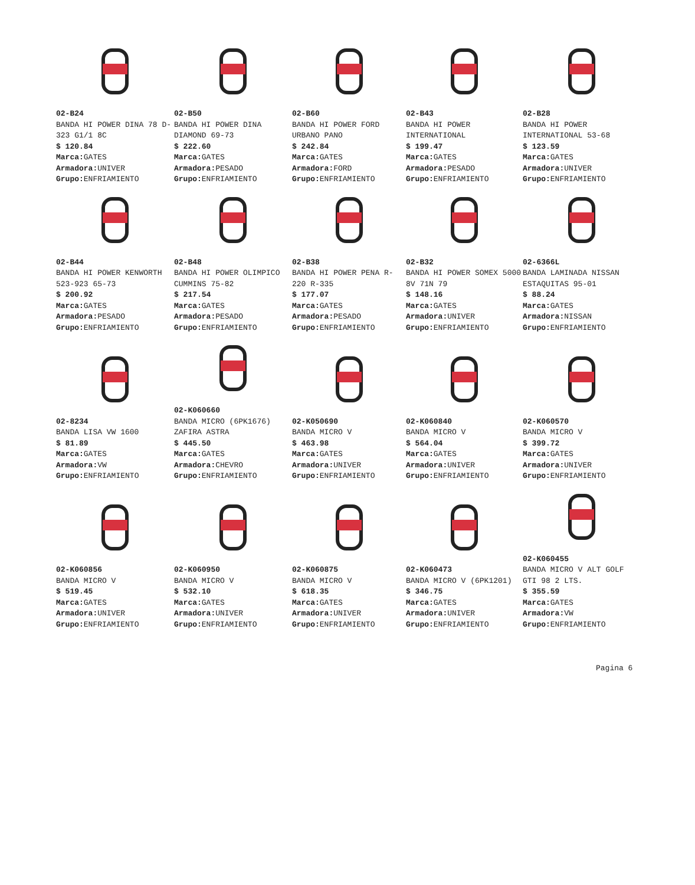02-B24
BANDA HI POWER DINA 78 D-323 G1/1 8C
$ 120.84
Marca: GATES
Armadora: UNIVER
Grupo: ENFRIAMIENTO
02-B50
BANDA HI POWER DINA DIAMOND 69-73
$ 222.60
Marca: GATES
Armadora: PESADO
Grupo: ENFRIAMIENTO
02-B60
BANDA HI POWER FORD URBANO PANO
$ 242.84
Marca: GATES
Armadora: FORD
Grupo: ENFRIAMIENTO
02-B43
BANDA HI POWER INTERNATIONAL
$ 199.47
Marca: GATES
Armadora: PESADO
Grupo: ENFRIAMIENTO
02-B28
BANDA HI POWER INTERNATIONAL 53-68
$ 123.59
Marca: GATES
Armadora: UNIVER
Grupo: ENFRIAMIENTO
02-B44
BANDA HI POWER KENWORTH 523-923 65-73
$ 200.92
Marca: GATES
Armadora: PESADO
Grupo: ENFRIAMIENTO
02-B48
BANDA HI POWER OLIMPICO CUMMINS 75-82
$ 217.54
Marca: GATES
Armadora: PESADO
Grupo: ENFRIAMIENTO
02-B38
BANDA HI POWER PENA R-220 R-335
$ 177.07
Marca: GATES
Armadora: PESADO
Grupo: ENFRIAMIENTO
02-B32
BANDA HI POWER SOMEX 5000 8V 71N 79
$ 148.16
Marca: GATES
Armadora: UNIVER
Grupo: ENFRIAMIENTO
02-6366L
BANDA LAMINADA NISSAN ESTAQUITAS 95-01
$ 88.24
Marca: GATES
Armadora: NISSAN
Grupo: ENFRIAMIENTO
02-8234
BANDA LISA VW 1600
$ 81.89
Marca: GATES
Armadora: VW
Grupo: ENFRIAMIENTO
02-K060660
BANDA MICRO (6PK1676) ZAFIRA ASTRA
$ 445.50
Marca: GATES
Armadora: CHEVRO
Grupo: ENFRIAMIENTO
02-K050690
BANDA MICRO V
$ 463.98
Marca: GATES
Armadora: UNIVER
Grupo: ENFRIAMIENTO
02-K060840
BANDA MICRO V
$ 564.04
Marca: GATES
Armadora: UNIVER
Grupo: ENFRIAMIENTO
02-K060570
BANDA MICRO V
$ 399.72
Marca: GATES
Armadora: UNIVER
Grupo: ENFRIAMIENTO
02-K060856
BANDA MICRO V
$ 519.45
Marca: GATES
Armadora: UNIVER
Grupo: ENFRIAMIENTO
02-K060950
BANDA MICRO V
$ 532.10
Marca: GATES
Armadora: UNIVER
Grupo: ENFRIAMIENTO
02-K060875
BANDA MICRO V
$ 618.35
Marca: GATES
Armadora: UNIVER
Grupo: ENFRIAMIENTO
02-K060473
BANDA MICRO V (6PK1201)
$ 346.75
Marca: GATES
Armadora: UNIVER
Grupo: ENFRIAMIENTO
02-K060455
BANDA MICRO V ALT GOLF GTI 98 2 LTS.
$ 355.59
Marca: GATES
Armadora: VW
Grupo: ENFRIAMIENTO
Pagina 6